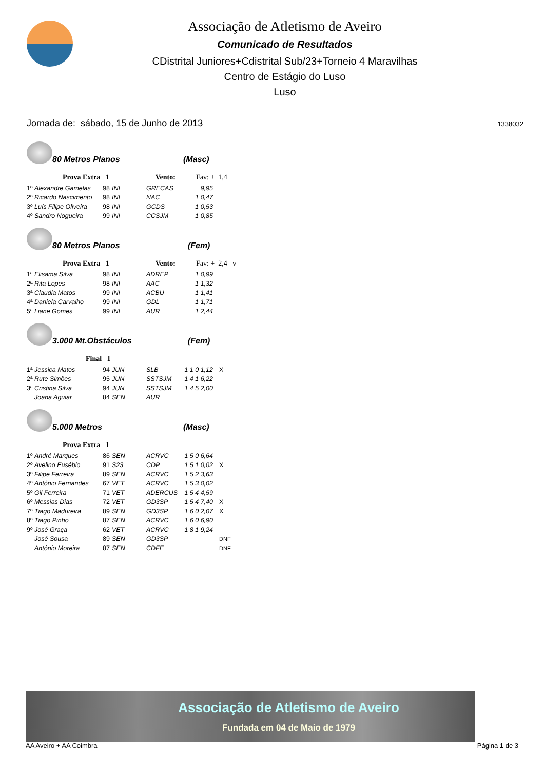Associação de Atletismo de Aveiro
Comunicado de Resultados
CDistrital Juniores+Cdistrital Sub/23+Torneio 4 Maravilhas
Centro de Estágio do Luso
Luso
Jornada de: sábado, 15 de Junho de 2013 1338032
80 Metros Planos
(Masc)
Prova Extra 1 Vento: Fav: + 1,4
| 1º | Alexandre Gamelas | 98 | INI | GRECAS | 9,95 | |
| 2º | Ricardo Nascimento | 98 | INI | NAC | 1 0,47 | |
| 3º | Luís Filipe Oliveira | 98 | INI | GCDS | 1 0,53 | |
| 4º | Sandro Nogueira | 99 | INI | CCSJM | 1 0,85 | |
80 Metros Planos
(Fem)
Prova Extra 1 Vento: Fav: + 2,4 v
| 1ª | Elisama Silva | 98 | INI | ADREP | 1 0,99 |
| 2ª | Rita Lopes | 98 | INI | AAC | 1 1,32 |
| 3ª | Claudia Matos | 99 | INI | ACBU | 1 1,41 |
| 4ª | Daniela Carvalho | 99 | INI | GDL | 1 1,71 |
| 5ª | Liane Gomes | 99 | INI | AUR | 1 2,44 |
3.000 Mt.Obstáculos
(Fem)
Final 1
| 1ª | Jessica Matos | 94 | JUN | SLB | 1 1 0 1,12 | X |
| 2ª | Rute Simões | 95 | JUN | SSTSJM | 1 4 1 6,22 | |
| 3ª | Cristina Silva | 94 | JUN | SSTSJM | 1 4 5 2,00 | |
| | Joana Aguiar | 84 | SEN | AUR | | |
5.000 Metros
(Masc)
Prova Extra 1
| 1º | André Marques | 86 | SEN | ACRVC | 1 5 0 6,64 | |
| 2º | Avelino Eusébio | 91 | S23 | CDP | 1 5 1 0,02 | X |
| 3º | Filipe Ferreira | 89 | SEN | ACRVC | 1 5 2 3,63 | |
| 4º | António Fernandes | 67 | VET | ACRVC | 1 5 3 0,02 | |
| 5º | Gil Ferreira | 71 | VET | ADERCUS | 1 5 4 4,59 | |
| 6º | Messias Dias | 72 | VET | GD3SP | 1 5 4 7,40 | X |
| 7º | Tiago Madureira | 89 | SEN | GD3SP | 1 6 0 2,07 | X |
| 8º | Tiago Pinho | 87 | SEN | ACRVC | 1 6 0 6,90 | |
| 9º | José Graça | 62 | VET | ACRVC | 1 8 1 9,24 | |
| | José Sousa | 89 | SEN | GD3SP | | DNF |
| | António Moreira | 87 | SEN | CDFE | | DNF |
Associação de Atletismo de Aveiro
Fundada em 04 de Maio de 1979
AA Aveiro + AA Coimbra Página 1 de 3